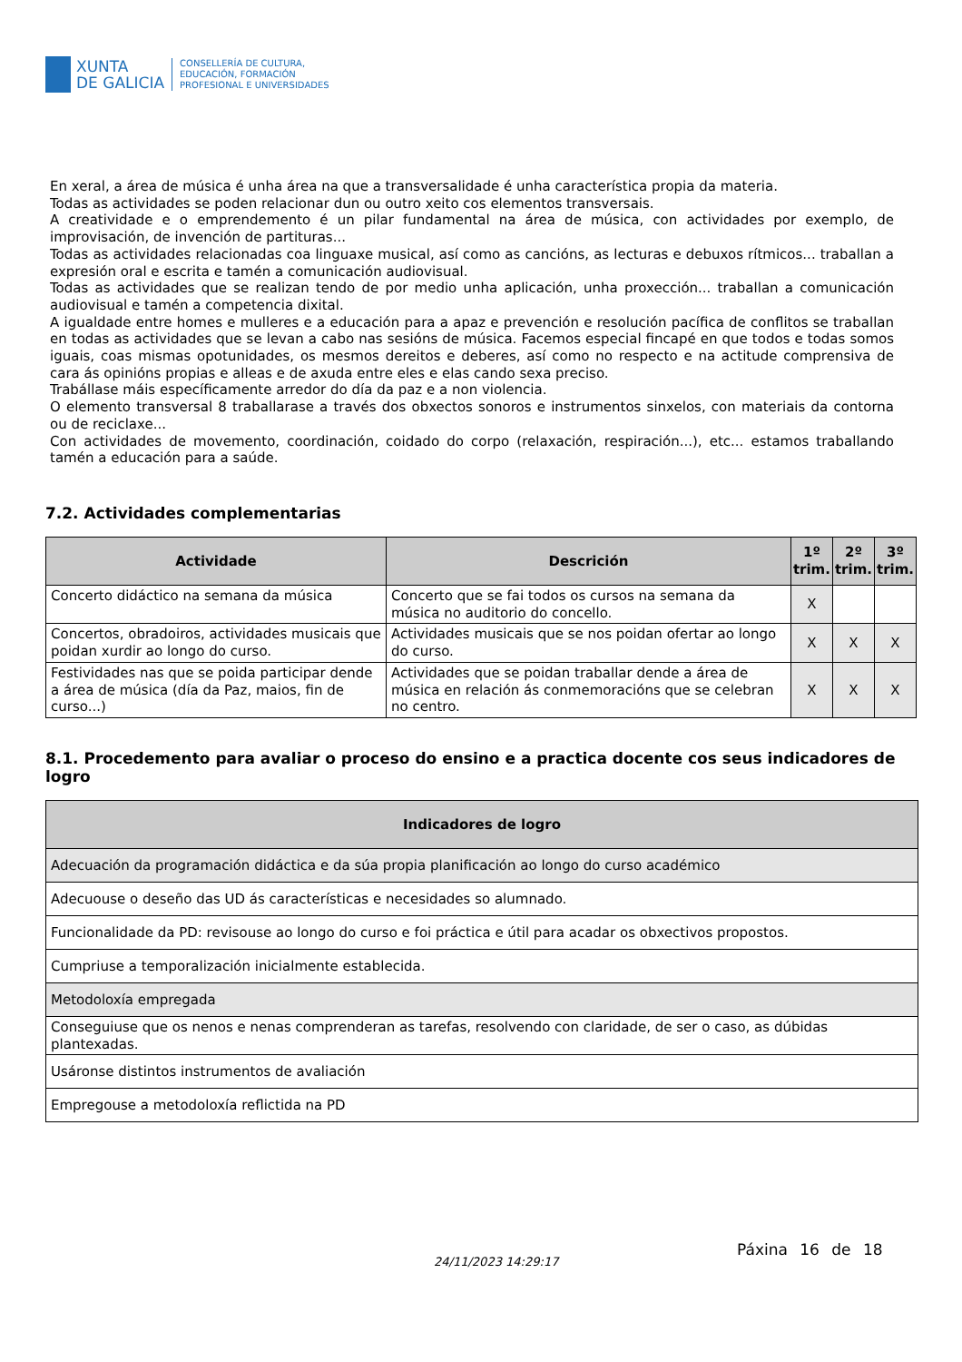XUNTA
DE GALICIA
CONSELLERÍA DE CULTURA,
EDUCACIÓN, FORMACIÓN
PROFESIONAL E UNIVERSIDADES
En xeral, a área de música é unha área na que a transversalidade é unha característica propia da materia.
Todas as actividades se poden relacionar dun ou outro xeito cos elementos transversais.
A creatividade e o emprendemento é un pilar fundamental na área de música, con actividades por exemplo, de improvisación, de invención de partituras...
Todas as actividades relacionadas coa linguaxe musical, así como as cancións, as lecturas e debuxos rítmicos... traballan a expresión oral e escrita e tamén a comunicación audiovisual.
Todas as actividades que se realizan tendo de por medio unha aplicación, unha proxección... traballan a comunicación audiovisual e tamén a competencia dixital.
A igualdade entre homes e mulleres e a educación para a apaz e prevención e resolución pacífica de conflitos se traballan en todas as actividades que se levan a cabo nas sesións de música. Facemos especial fincapé en que todos e todas somos iguais, coas mismas opotunidades, os mesmos dereitos e deberes, así como no respecto e na actitude comprensiva de cara ás opinións propias e alleas e de axuda entre eles e elas cando sexa preciso.
Trabállase máis específicamente arredor do día da paz e a non violencia.
O elemento transversal 8 traballarase a través dos obxectos sonoros e instrumentos sinxelos, con materiais da contorna ou de reciclaxe...
Con actividades de movemento, coordinación, coidado do corpo (relaxación, respiración...), etc... estamos traballando tamén a educación para a saúde.
7.2. Actividades complementarias
| Actividade | Descrición | 1º trim. | 2º trim. | 3º trim. |
| --- | --- | --- | --- | --- |
| Concerto didáctico na semana da música | Concerto que se fai todos os cursos na semana da música no auditorio do concello. | X | | |
| Concertos, obradoiros, actividades musicais que poidan xurdir ao longo do curso. | Actividades musicais que se nos poidan ofertar ao longo do curso. | X | X | X |
| Festividades nas que se poida participar dende a área de música (día da Paz, maios, fin de curso...) | Actividades que se poidan traballar dende a área de música en relación ás conmemoracións que se celebran no centro. | X | X | X |
8.1. Procedemento para avaliar o proceso do ensino e a practica docente cos seus indicadores de logro
| Indicadores de logro |
| --- |
| Adecuación da programación didáctica e da súa propia planificación ao longo do curso académico |
| Adecuouse o deseño das UD ás características e necesidades so alumnado. |
| Funcionalidade da PD: revisouse ao longo do curso e foi práctica e útil para acadar os obxectivos propostos. |
| Cumpriuse a temporalización inicialmente establecida. |
| Metodoloxía empregada |
| Conseguiuse que os nenos e nenas comprenderan as tarefas, resolvendo con claridade, de ser o caso, as dúbidas plantexadas. |
| Usáronse distintos instrumentos de avaliación |
| Empregouse a metodoloxía reflictida na PD |
24/11/2023 14:29:17
Páxina 16 de 18